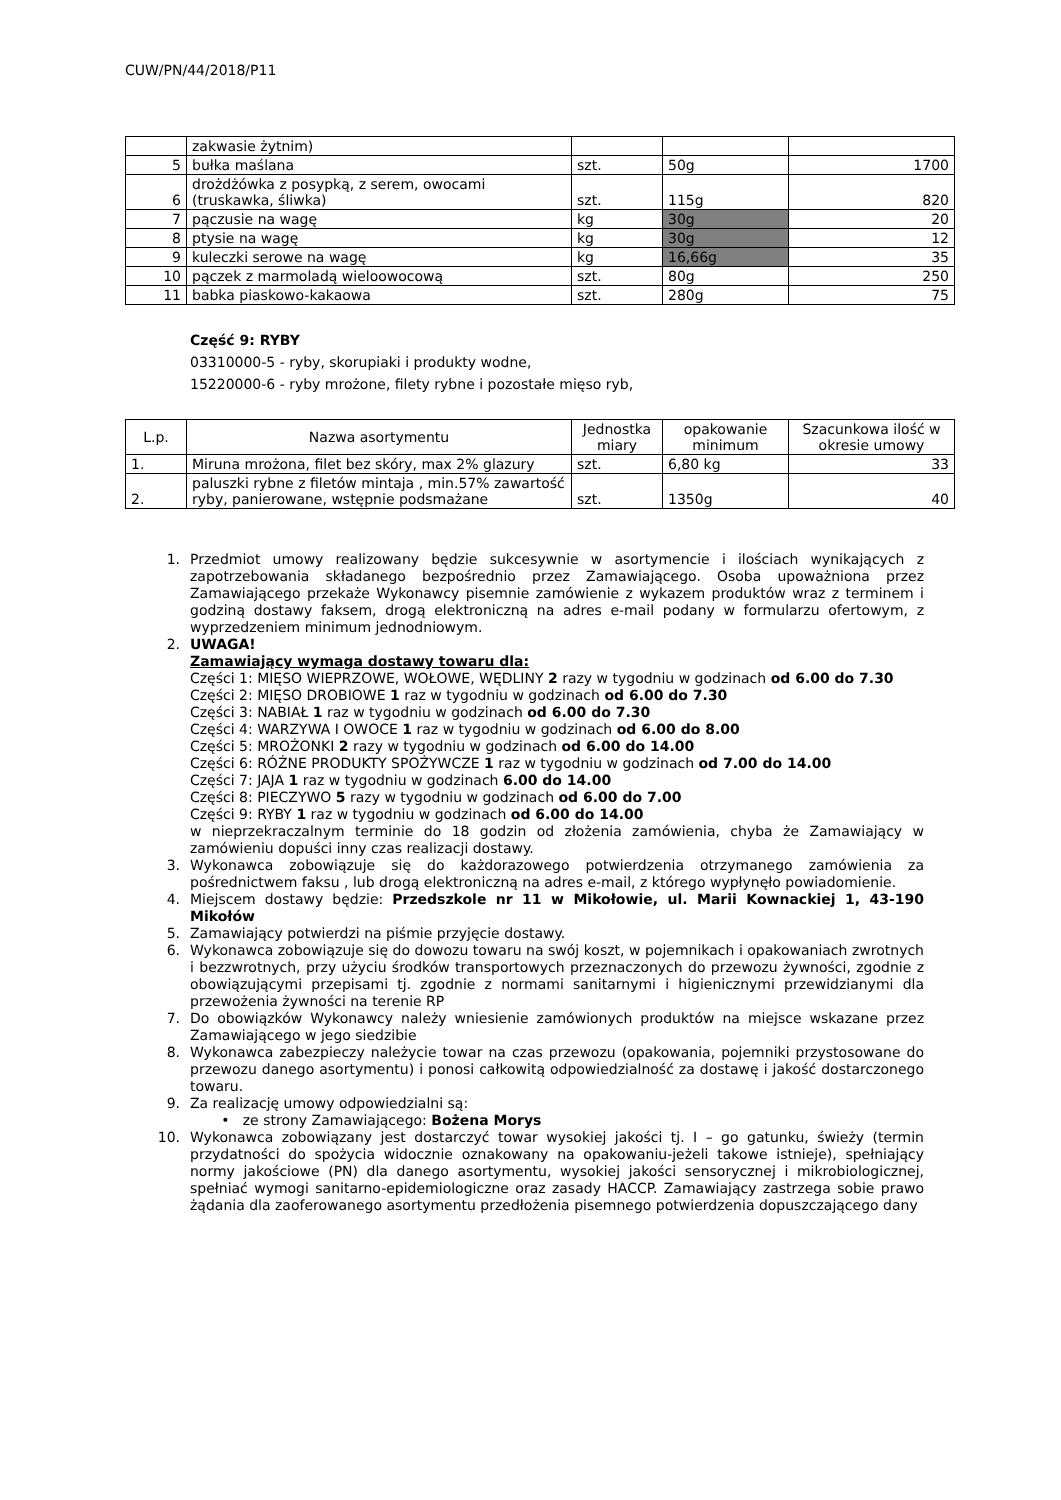CUW/PN/44/2018/P11
| | zakwasie żytnim) | | | |
| 5 | bułka maślana | szt. | 50g | 1700 |
| 6 | drożdżówka z posypką, z serem, owocami (truskawka, śliwka) | szt. | 115g | 820 |
| 7 | pączusie na wagę | kg | 30g | 20 |
| 8 | ptysie na wagę | kg | 30g | 12 |
| 9 | kuleczki serowe na wagę | kg | 16,66g | 35 |
| 10 | pączek z marmoladą wieloowocową | szt. | 80g | 250 |
| 11 | babka piaskowo-kakaowa | szt. | 280g | 75 |
Część 9: RYBY
03310000-5 - ryby, skorupiaki i produkty wodne,
15220000-6 - ryby mrożone, filety rybne i pozostałe mięso ryb,
| L.p. | Nazwa asortymentu | Jednostka miary | opakowanie minimum | Szacunkowa ilość w okresie umowy |
| --- | --- | --- | --- | --- |
| 1. | Miruna mrożona, filet bez skóry, max 2% glazury | szt. | 6,80 kg | 33 |
| 2. | paluszki rybne z filetów mintaja , min.57% zawartość ryby, panierowane, wstępnie podsmażane | szt. | 1350g | 40 |
1. Przedmiot umowy realizowany będzie sukcesywnie w asortymencie i ilościach wynikających z zapotrzebowania składanego bezpośrednio przez Zamawiającego. Osoba upoważniona przez Zamawiającego przekaże Wykonawcy pisemnie zamówienie z wykazem produktów wraz z terminem i godziną dostawy faksem, drogą elektroniczną na adres e-mail podany w formularzu ofertowym, z wyprzedzeniem minimum jednodniowym.
2. UWAGA!
Zamawiający wymaga dostawy towaru dla:
Części 1: MIĘSO WIEPRZOWE, WOŁOWE, WĘDLINY 2 razy w tygodniu w godzinach od 6.00 do 7.30
Części 2: MIĘSO DROBIOWE 1 raz w tygodniu w godzinach od 6.00 do 7.30
Części 3: NABIAŁ 1 raz w tygodniu w godzinach od 6.00 do 7.30
Części 4: WARZYWA I OWOCE 1 raz w tygodniu w godzinach od 6.00 do 8.00
Części 5: MROŻONKI 2 razy w tygodniu w godzinach od 6.00 do 14.00
Części 6: RÓŻNE PRODUKTY SPOŻYWCZE 1 raz w tygodniu w godzinach od 7.00 do 14.00
Części 7: JAJA 1 raz w tygodniu w godzinach 6.00 do 14.00
Części 8: PIECZYWO 5 razy w tygodniu w godzinach od 6.00 do 7.00
Części 9: RYBY 1 raz w tygodniu w godzinach od 6.00 do 14.00
w nieprzekraczalnym terminie do 18 godzin od złożenia zamówienia, chyba że Zamawiający w zamówieniu dopuści inny czas realizacji dostawy.
3. Wykonawca zobowiązuje się do każdorazowego potwierdzenia otrzymanego zamówienia za pośrednictwem faksu , lub drogą elektroniczną na adres e-mail, z którego wypłynęło powiadomienie.
4. Miejscem dostawy będzie: Przedszkole nr 11 w Mikołowie, ul. Marii Kownackiej 1, 43-190 Mikołów
5. Zamawiający potwierdzi na piśmie przyjęcie dostawy.
6. Wykonawca zobowiązuje się do dowozu towaru na swój koszt, w pojemnikach i opakowaniach zwrotnych i bezzwrotnych, przy użyciu środków transportowych przeznaczonych do przewozu żywności, zgodnie z obowiązującymi przepisami tj. zgodnie z normami sanitarnymi i higienicznymi przewidzianymi dla przewożenia żywności na terenie RP
7. Do obowiązków Wykonawcy należy wniesienie zamówionych produktów na miejsce wskazane przez Zamawiającego w jego siedzibie
8. Wykonawca zabezpieczy należycie towar na czas przewozu (opakowania, pojemniki przystosowane do przewozu danego asortymentu) i ponosi całkowitą odpowiedzialność za dostawę i jakość dostarczonego towaru.
9. Za realizację umowy odpowiedzialni są:
• ze strony Zamawiającego: Bożena Morys
10. Wykonawca zobowiązany jest dostarczyć towar wysokiej jakości tj. I – go gatunku, świeży (termin przydatności do spożycia widocznie oznakowany na opakowaniu-jeżeli takowe istnieje), spełniający normy jakościowe (PN) dla danego asortymentu, wysokiej jakości sensorycznej i mikrobiologicznej, spełniać wymogi sanitarno-epidemiologiczne oraz zasady HACCP. Zamawiający zastrzega sobie prawo żądania dla zaoferowanego asortymentu przedłożenia pisemnego potwierdzenia dopuszczającego dany